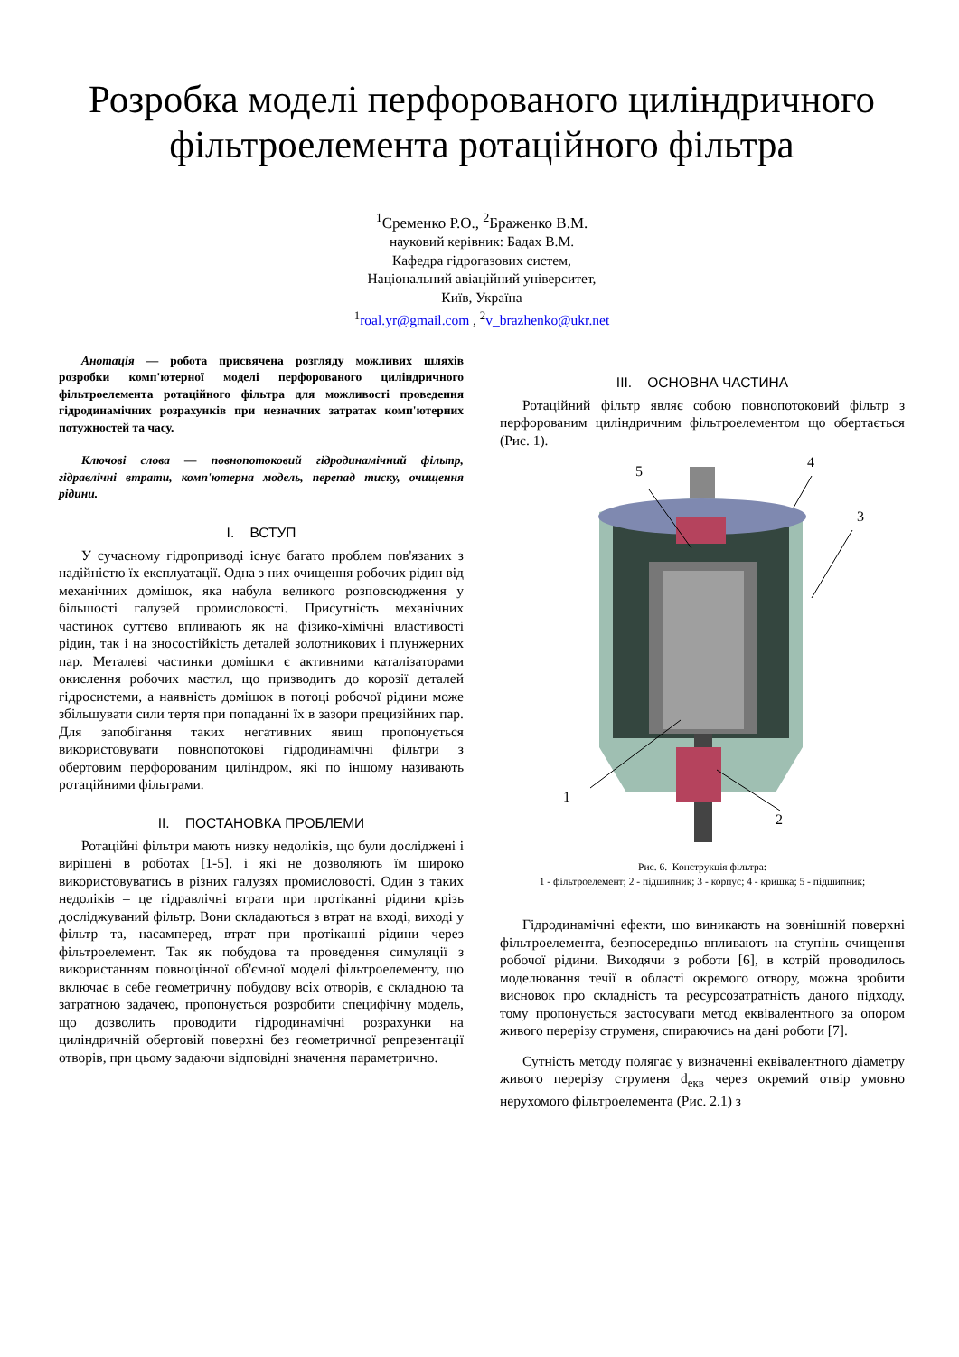Розробка моделі перфорованого циліндричного фільтроелемента ротаційного фільтра
<sup>1</sup> Єременко Р.О., <sup>2</sup>Браженко В.М.
науковий керівник: Бадах В.М.
Кафедра гідрогазових систем,
Національний авіаційний університет,
Київ, Україна
<sup>1</sup> roal.yr@gmail.com , <sup>2</sup>v_brazhenko@ukr.net
Анотація — робота присвячена розгляду можливих шляхів розробки комп'ютерної моделі перфорованого циліндричного фільтроелемента ротаційного фільтра для можливості проведення гідродинамічних розрахунків при незначних затратах комп'ютерних потужностей та часу.
Ключові слова — повнопотоковий гідродинамічний фільтр, гідравлічні втрати, комп'ютерна модель, перепад тиску, очищення рідини.
I. ВСТУП
У сучасному гідроприводі існує багато проблем пов'язаних з надійністю їх експлуатації. Одна з них очищення робочих рідин від механічних домішок, яка набула великого розповсюдження у більшості галузей промисловості. Присутність механічних частинок суттєво впливають як на фізико-хімічні властивості рідин, так і на зносостійкість деталей золотникових і плунжерних пар. Металеві частинки домішки є активними каталізаторами окислення робочих мастил, що призводить до корозії деталей гідросистеми, а наявність домішок в потоці робочої рідини може збільшувати сили тертя при попаданні їх в зазори прецизійних пар. Для запобігання таких негативних явищ пропонується використовувати повнопотокові гідродинамічні фільтри з обертовим перфорованим циліндром, які по іншому називають ротаційними фільтрами.
II. ПОСТАНОВКА ПРОБЛЕМИ
Ротаційні фільтри мають низку недоліків, що були досліджені і вирішені в роботах [1-5], і які не дозволяють їм широко використовуватись в різних галузях промисловості. Один з таких недоліків – це гідравлічні втрати при протіканні рідини крізь досліджуваний фільтр. Вони складаються з втрат на вході, виході у фільтр та, насамперед, втрат при протіканні рідини через фільтроелемент. Так як побудова та проведення симуляції з використанням повноцінної об'ємної моделі фільтроелементу, що включає в себе геометричну побудову всіх отворів, є складною та затратною задачею, пропонується розробити специфічну модель, що дозволить проводити гідродинамічні розрахунки на циліндричній обертовій поверхні без геометричної репрезентації отворів, при цьому задаючи відповідні значення параметрично.
III. ОСНОВНА ЧАСТИНА
Ротаційний фільтр являє собою повнопотоковий фільтр з перфорованим циліндричним фільтроелементом що обертається (Рис. 1).
5
4
3
1
2
Рис. 6. Конструкція фільтра:
1 - фільтроелемент; 2 - підшипник; 3 - корпус; 4 - кришка; 5 - підшипник;
Гідродинамічні ефекти, що виникають на зовнішній поверхні фільтроелемента, безпосередньо впливають на ступінь очищення робочої рідини. Виходячи з роботи [6], в котрій проводилось моделювання течії в області окремого отвору, можна зробити висновок про складність та ресурсозатратність даного підходу, тому пропонується застосувати метод еквівалентного за опором живого перерізу струменя, спираючись на дані роботи [7].
Сутність методу полягає у визначенні еквівалентного діаметру живого перерізу струменя d<sub>екв</sub> через окремий отвір умовно нерухомого фільтроелемента (Рис. 2.1) з